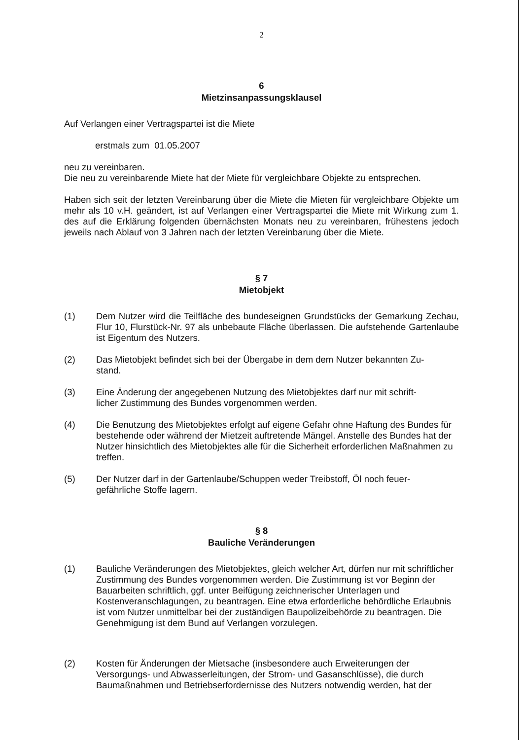2
6
Mietzinsanpassungsklausel
Auf Verlangen einer Vertragspartei ist die Miete
erstmals zum 01.05.2007
neu zu vereinbaren.
Die neu zu vereinbarende Miete hat der Miete für vergleichbare Objekte zu entsprechen.
Haben sich seit der letzten Vereinbarung über die Miete die Mieten für vergleichbare Objekte um mehr als 10 v.H. geändert, ist auf Verlangen einer Vertragspartei die Miete mit Wirkung zum 1. des auf die Erklärung folgenden übernächsten Monats neu zu vereinbaren, frühestens jedoch jeweils nach Ablauf von 3 Jahren nach der letzten Vereinbarung über die Miete.
§ 7
Mietobjekt
(1) Dem Nutzer wird die Teilfläche des bundeseignen Grundstücks der Gemarkung Zechau, Flur 10, Flurstück-Nr. 97 als unbebaute Fläche überlassen. Die aufstehende Gartenlaube ist Eigentum des Nutzers.
(2) Das Mietobjekt befindet sich bei der Übergabe in dem dem Nutzer bekannten Zu-
stand.
(3) Eine Änderung der angegebenen Nutzung des Mietobjektes darf nur mit schrift-
licher Zustimmung des Bundes vorgenommen werden.
(4) Die Benutzung des Mietobjektes erfolgt auf eigene Gefahr ohne Haftung des Bundes für bestehende oder während der Mietzeit auftretende Mängel. Anstelle des Bundes hat der Nutzer hinsichtlich des Mietobjektes alle für die Sicherheit erforderlichen Maßnahmen zu treffen.
(5) Der Nutzer darf in der Gartenlaube/Schuppen weder Treibstoff, Öl noch feuer-
gefährliche Stoffe lagern.
§ 8
Bauliche Veränderungen
(1) Bauliche Veränderungen des Mietobjektes, gleich welcher Art, dürfen nur mit schriftlicher Zustimmung des Bundes vorgenommen werden. Die Zustimmung ist vor Beginn der Bauarbeiten schriftlich, ggf. unter Beifügung zeichnerischer Unterlagen und Kostenveranschlagungen, zu beantragen. Eine etwa erforderliche behördliche Erlaubnis ist vom Nutzer unmittelbar bei der zuständigen Baupolizeibehörde zu beantragen. Die Genehmigung ist dem Bund auf Verlangen vorzulegen.
(2) Kosten für Änderungen der Mietsache (insbesondere auch Erweiterungen der Versorgungs- und Abwasserleitungen, der Strom- und Gasanschlüsse), die durch Baumaßnahmen und Betriebserfordernisse des Nutzers notwendig werden, hat der